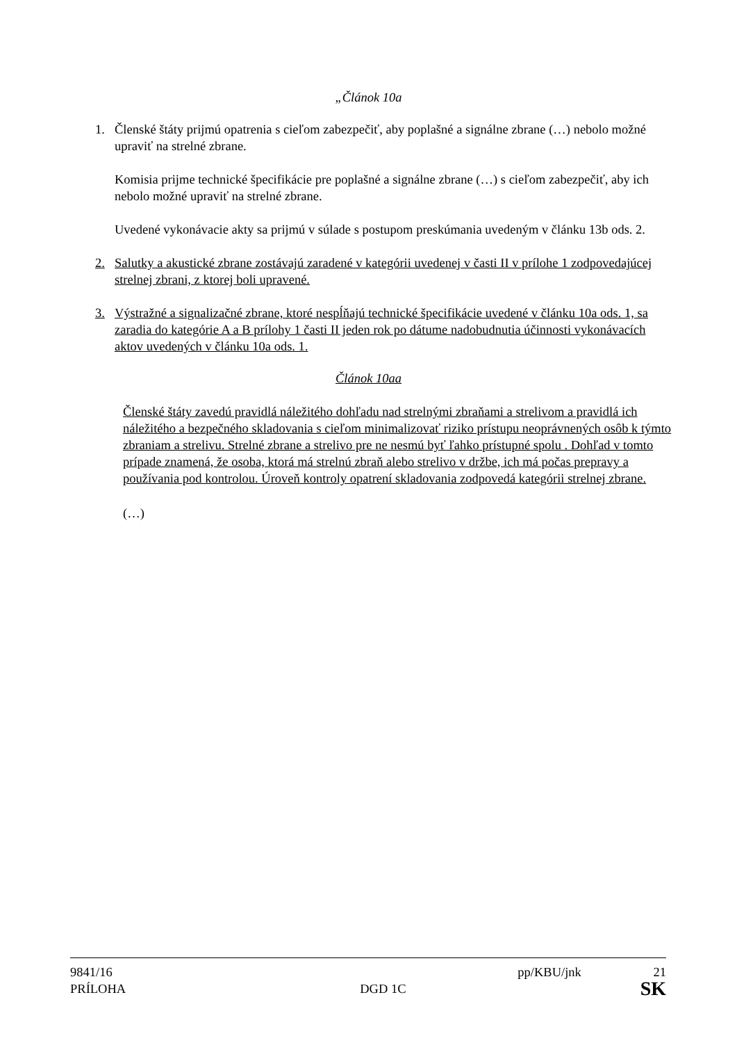„Článok 10a
1. Členské štáty prijmú opatrenia s cieľom zabezpečiť, aby poplašné a signálne zbrane (…) nebolo možné upraviť na strelné zbrane.
Komisia prijme technické špecifikácie pre poplašné a signálne zbrane (…) s cieľom zabezpečiť, aby ich nebolo možné upraviť na strelné zbrane.
Uvedené vykonávacie akty sa prijmú v súlade s postupom preskúmania uvedeným v článku 13b ods. 2.
2. Salutky a akustické zbrane zostávajú zaradené v kategórii uvedenej v časti II v prílohe 1 zodpovedajúcej strelnej zbrani, z ktorej boli upravené.
3. Výstražné a signalizačné zbrane, ktoré nespĺňajú technické špecifikácie uvedené v článku 10a ods. 1, sa zaradia do kategórie A a B prílohy 1 časti II jeden rok po dátume nadobudnutia účinnosti vykonávacích aktov uvedených v článku 10a ods. 1.
Článok 10aa
Členské štáty zavedú pravidlá náležitého dohľadu nad strelnými zbraňami a strelivom a pravidlá ich náležitého a bezpečného skladovania s cieľom minimalizovať riziko prístupu neoprávnených osôb k týmto zbraniam a strelivu. Strelné zbrane a strelivo pre ne nesmú byť ľahko prístupné spolu . Dohľad v tomto prípade znamená, že osoba, ktorá má strelnú zbraň alebo strelivo v držbe, ich má počas prepravy a používania pod kontrolou. Úroveň kontroly opatrení skladovania zodpovedá kategórii strelnej zbrane.
(…)
9841/16 pp/KBU/jnk 21
PRÍLOHA DGD 1C SK